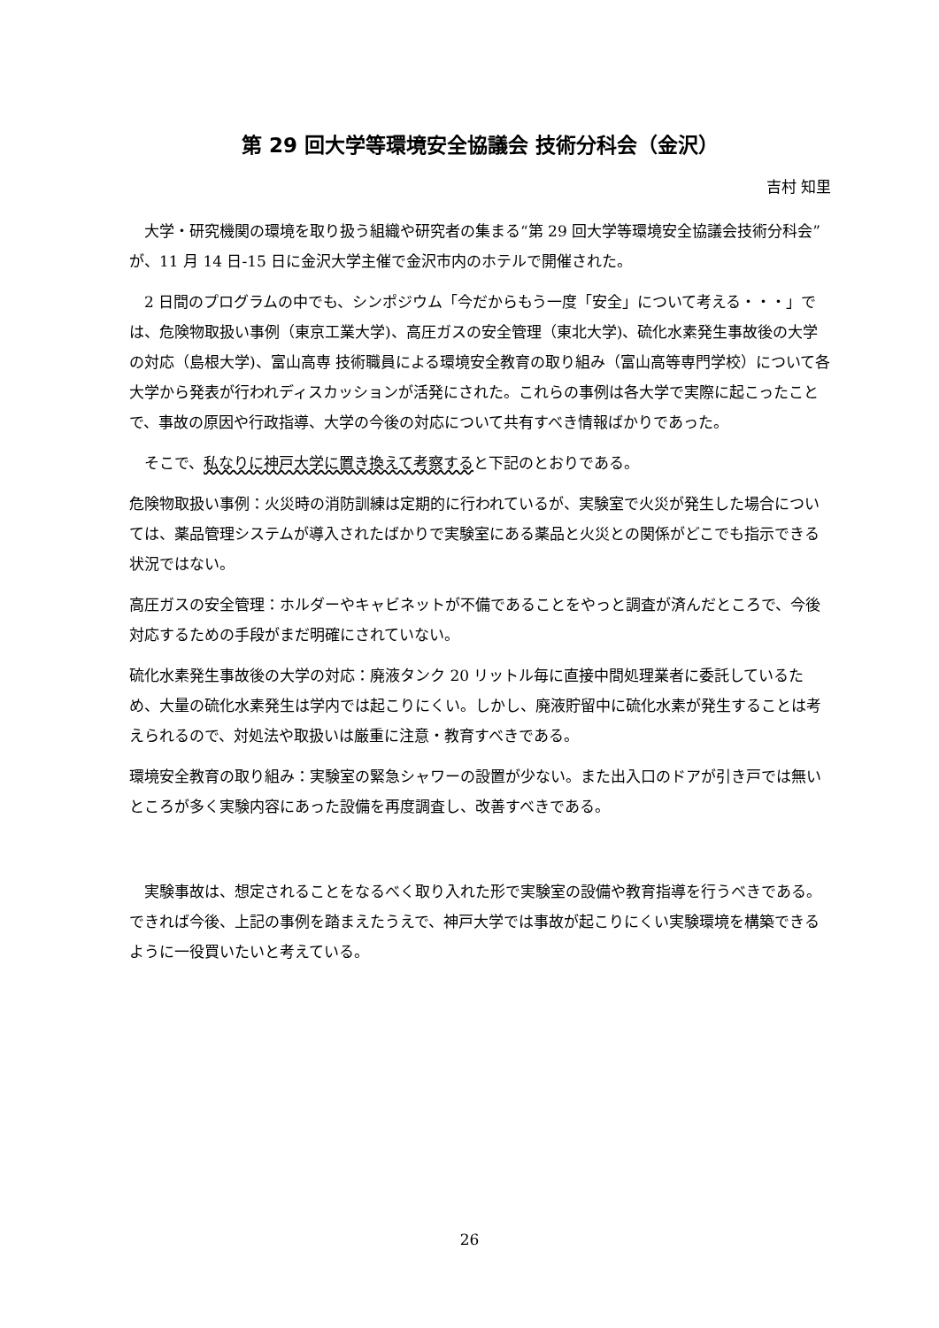第 29 回大学等環境安全協議会 技術分科会（金沢）
吉村 知里
　大学・研究機関の環境を取り扱う組織や研究者の集まる“第 29 回大学等環境安全協議会技術分科会”が、11 月 14 日-15 日に金沢大学主催で金沢市内のホテルで開催された。
　2 日間のプログラムの中でも、シンポジウム「今だからもう一度「安全」について考える・・・」では、危険物取扱い事例（東京工業大学)、高圧ガスの安全管理（東北大学)、硫化水素発生事故後の大学の対応（島根大学)、富山高専 技術職員による環境安全教育の取り組み（富山高等専門学校）について各大学から発表が行われディスカッションが活発にされた。これらの事例は各大学で実際に起こったことで、事故の原因や行政指導、大学の今後の対応について共有すべき情報ばかりであった。
　そこで、私なりに神戸大学に置き換えて考察すると下記のとおりである。
危険物取扱い事例：火災時の消防訓練は定期的に行われているが、実験室で火災が発生した場合については、薬品管理システムが導入されたばかりで実験室にある薬品と火災との関係がどこでも指示できる状況ではない。
高圧ガスの安全管理：ホルダーやキャビネットが不備であることをやっと調査が済んだところで、今後対応するための手段がまだ明確にされていない。
硫化水素発生事故後の大学の対応：廃液タンク 20 リットル毎に直接中間処理業者に委託しているため、大量の硫化水素発生は学内では起こりにくい。しかし、廃液貯留中に硫化水素が発生することは考えられるので、対処法や取扱いは厳重に注意・教育すべきである。
環境安全教育の取り組み：実験室の緊急シャワーの設置が少ない。また出入口のドアが引き戸では無いところが多く実験内容にあった設備を再度調査し、改善すべきである。
　実験事故は、想定されることをなるべく取り入れた形で実験室の設備や教育指導を行うべきである。できれば今後、上記の事例を踏まえたうえで、神戸大学では事故が起こりにくい実験環境を構築できるように一役買いたいと考えている。
26